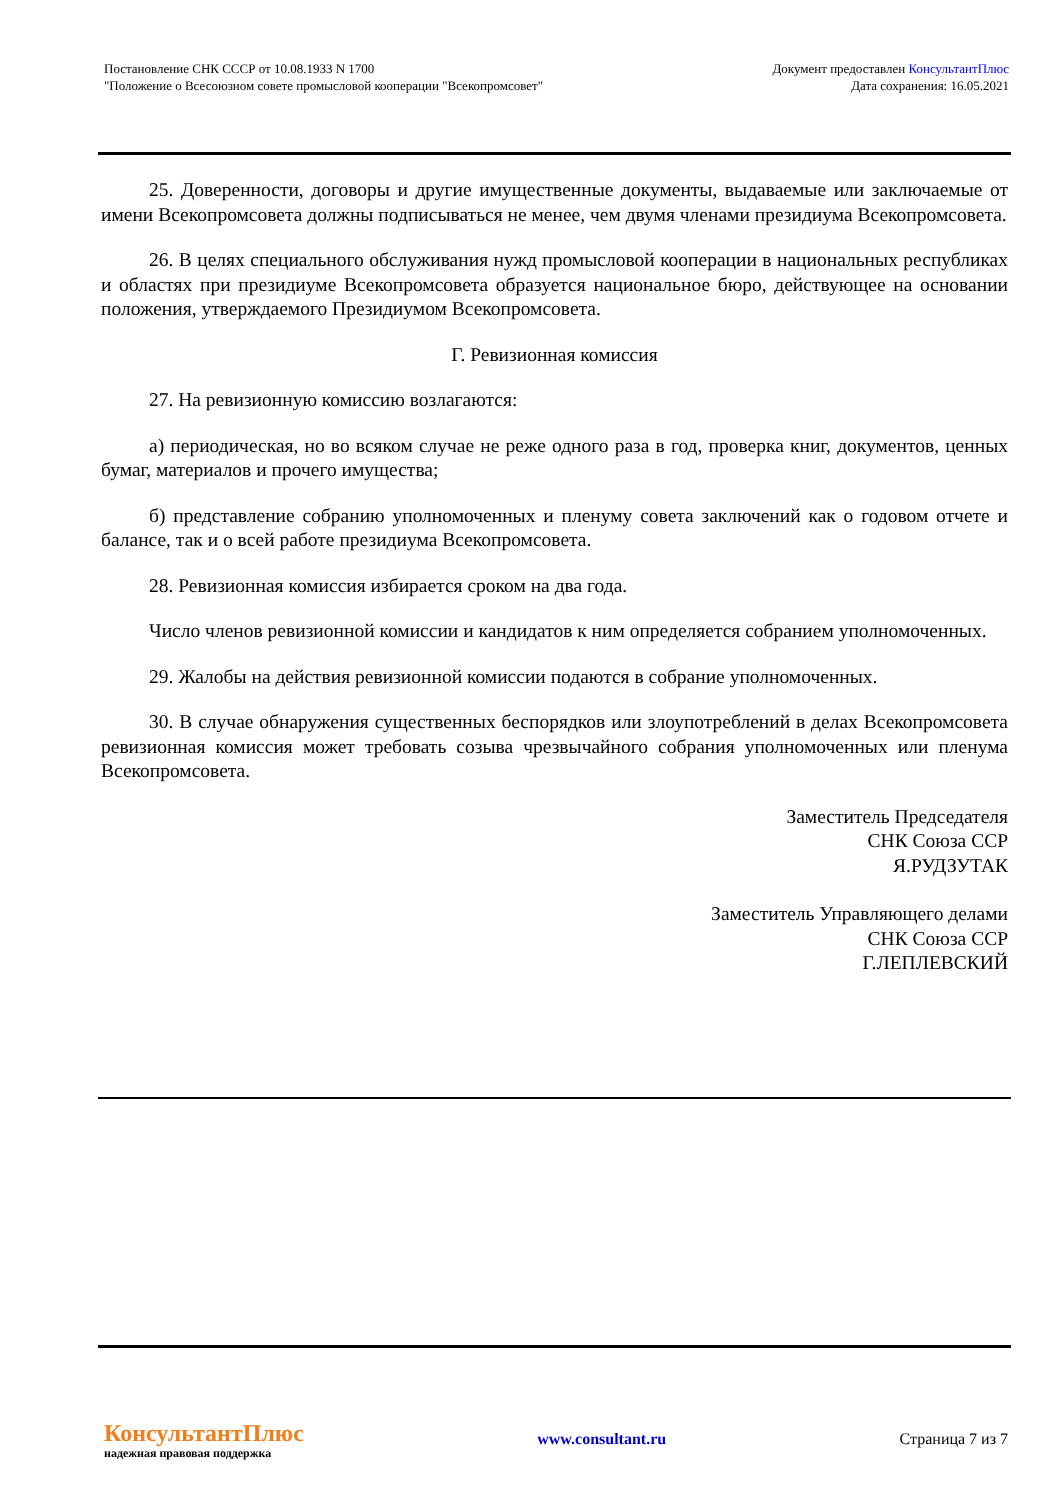Постановление СНК СССР от 10.08.1933 N 1700
"Положение о Всесоюзном совете промысловой кооперации "Всекопромсовет"
Документ предоставлен КонсультантПлюс
Дата сохранения: 16.05.2021
25. Доверенности, договоры и другие имущественные документы, выдаваемые или заключаемые от имени Всекопромсовета должны подписываться не менее, чем двумя членами президиума Всекопромсовета.
26. В целях специального обслуживания нужд промысловой кооперации в национальных республиках и областях при президиуме Всекопромсовета образуется национальное бюро, действующее на основании положения, утверждаемого Президиумом Всекопромсовета.
Г. Ревизионная комиссия
27. На ревизионную комиссию возлагаются:
а) периодическая, но во всяком случае не реже одного раза в год, проверка книг, документов, ценных бумаг, материалов и прочего имущества;
б) представление собранию уполномоченных и пленуму совета заключений как о годовом отчете и балансе, так и о всей работе президиума Всекопромсовета.
28. Ревизионная комиссия избирается сроком на два года.
Число членов ревизионной комиссии и кандидатов к ним определяется собранием уполномоченных.
29. Жалобы на действия ревизионной комиссии подаются в собрание уполномоченных.
30. В случае обнаружения существенных беспорядков или злоупотреблений в делах Всекопромсовета ревизионная комиссия может требовать созыва чрезвычайного собрания уполномоченных или пленума Всекопромсовета.
Заместитель Председателя
СНК Союза ССР
Я.РУДЗУТАК
Заместитель Управляющего делами
СНК Союза ССР
Г.ЛЕПЛЕВСКИЙ
КонсультантПлюс
надежная правовая поддержка
www.consultant.ru Страница 7 из 7